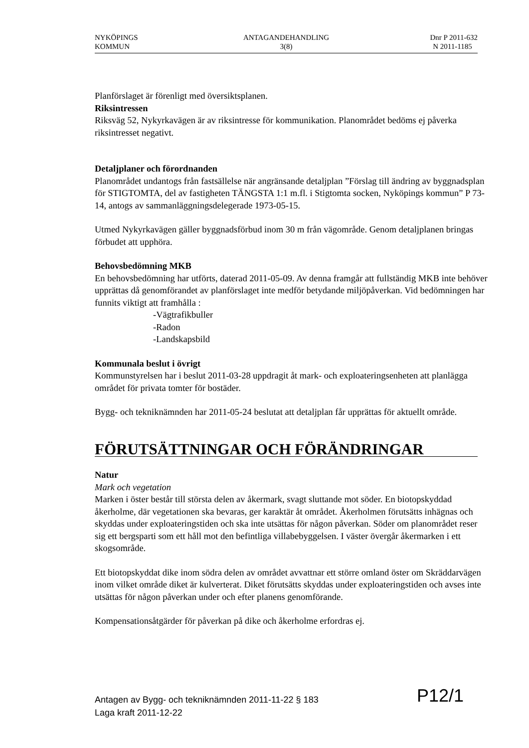NYKÖPINGS
KOMMUN
ANTAGANDEHANDLING
3(8)
Dnr P 2011-632
N 2011-1185
Planförslaget är förenligt med översiktsplanen.
Riksintressen
Riksväg 52, Nykyrkavägen är av riksintresse för kommunikation. Planområdet bedöms ej påverka riksintresset negativt.
Detaljplaner och förordnanden
Planområdet undantogs från fastsällelse när angränsande detaljplan ”Förslag till ändring av byggnadsplan för STIGTOMTA, del av fastigheten TÄNGSTA 1:1 m.fl. i Stigtomta socken, Nyköpings kommun” P 73-14, antogs av sammanläggningsdelegerade 1973-05-15.
Utmed Nykyrkavägen gäller byggnadsförbud inom 30 m från vägområde. Genom detaljplanen bringas förbudet att upphöra.
Behovsbedömning MKB
En behovsbedömning har utförts, daterad 2011-05-09. Av denna framgår att fullständig MKB inte behöver upprättas då genomförandet av planförslaget inte medför betydande miljöpåverkan. Vid bedömningen har funnits viktigt att framhålla :
-Vägtrafikbuller
-Radon
-Landskapsbild
Kommunala beslut i övrigt
Kommunstyrelsen har i beslut 2011-03-28 uppdragit åt mark- och exploateringsenheten att planlägga området för privata tomter för bostäder.
Bygg- och tekniknämnden har 2011-05-24 beslutat att detaljplan får upprättas för aktuellt område.
FÖRUTSÄTTNINGAR OCH FÖRÄNDRINGAR
Natur
Mark och vegetation
Marken i öster består till största delen av åkermark, svagt sluttande mot söder. En biotopskyddad åkerholme, där vegetationen ska bevaras, ger karaktär åt området. Åkerholmen förutsätts inhägnas och skyddas under exploateringstiden och ska inte utsättas för någon påverkan. Söder om planområdet reser sig ett bergsparti som ett håll mot den befintliga villabebyggelsen. I väster övergår åkermarken i ett skogsområde.
Ett biotopskyddat dike inom södra delen av området avvattnar ett större omland öster om Skräddarvägen inom vilket område diket är kulverterat. Diket förutsätts skyddas under exploateringstiden och avses inte utsättas för någon påverkan under och efter planens genomförande.
Kompensationsåtgärder för påverkan på dike och åkerholme erfordras ej.
Antagen av Bygg- och tekniknämnden 2011-11-22 § 183
Laga kraft 2011-12-22
P12/1